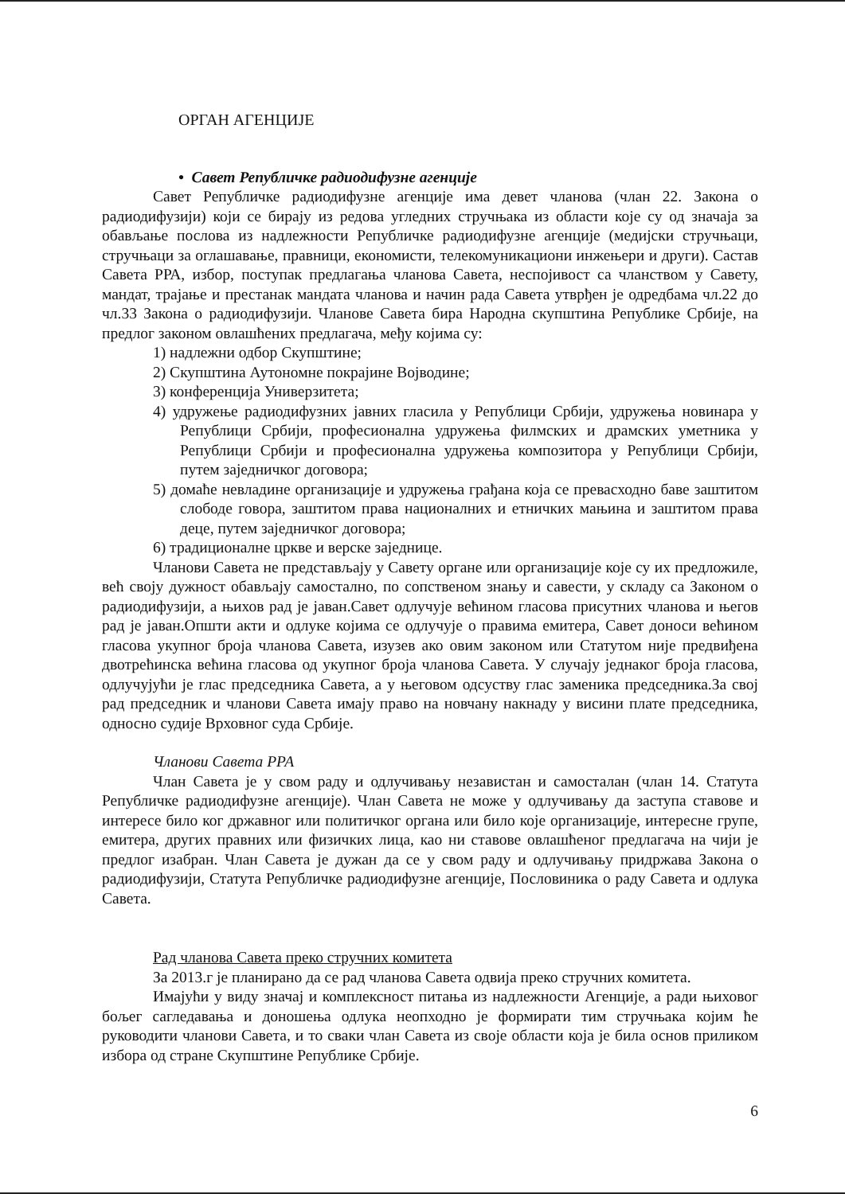ОРГАН АГЕНЦИЈЕ
• Савет Републичке радиодифузне агенције
Савет Републичке радиодифузне агенције има девет чланова (члан 22. Закона о радиодифузији) који се бирају из редова угледних стручњака из области које су од значаја за обављање послова из надлежности Републичке радиодифузне агенције (медијски стручњаци, стручњаци за оглашавање, правници, економисти, телекомуникациони инжењери и други). Састав Савета РРА, избор, поступак предлагања чланова Савета, неспојивост са чланством у Савету, мандат, трајање и престанак мандата чланова и начин рада Савета утврђен је одредбама чл.22 до чл.33 Закона о радиодифузији. Чланове Савета бира Народна скупштина Републике Србије, на предлог законом овлашћених предлагача, међу којима су:
1) надлежни одбор Скупштине;
2) Скупштина Аутономне покрајине Војводине;
3) конференција Универзитета;
4) удружење радиодифузних јавних гласила у Републици Србији, удружења новинара у Републици Србији, професионална удружења филмских и драмских уметника у Републици Србији и професионална удружења композитора у Републици Србији, путем заједничког договора;
5) домаће невладине организације и удружења грађана која се превасходно баве заштитом слободе говора, заштитом права националних и етничких мањина и заштитом права деце, путем заједничког договора;
6) традиционалне цркве и верске заједнице.
Чланови Савета не представљају у Савету органе или организације које су их предложиле, већ своју дужност обављају самостално, по сопственом знању и савести, у складу са Законом о радиодифузији, а њихов рад је јаван.Савет одлучује већином гласова присутних чланова и његов рад је јаван.Општи акти и одлуке којима се одлучује о правима емитера, Савет доноси већином гласова укупног броја чланова Савета, изузев ако овим законом или Статутом није предвиђена двотрећинска већина гласова од укупног броја чланова Савета. У случају једнаког броја гласова, одлучујући је глас председника Савета, а у његовом одсуству глас заменика председника.За свој рад председник и чланови Савета имају право на новчану накнаду у висини плате председника, односно судије Врховног суда Србије.
Чланови Савета РРА
Члан Савета је у свом раду и одлучивању независтан и самосталан (члан 14. Статута Републичке радиодифузне агенције). Члан Савета не може у одлучивању да заступа ставове и интересе било ког државног или политичког органа или било које организације, интересне групе, емитера, других правних или физичких лица, као ни ставове овлашћеног предлагача на чији је предлог изабран. Члан Савета је дужан да се у свом раду и одлучивању придржава Закона о радиодифузији, Статута Републичке радиодифузне агенције, Пословиника о раду Савета и одлука Савета.
Рад чланова Савета преко стручних комитета
За 2013.г је планирано да се рад чланова Савета одвија преко стручних комитета.
Имајући у виду значај и комплексност питања из надлежности Агенције, а ради њиховог бољег сагледавања и доношења одлука неопходно је формирати тим стручњака којим ће руководити чланови Савета, и то сваки члан Савета из своје области која је била основ приликом избора од стране Скупштине Републике Србије.
6